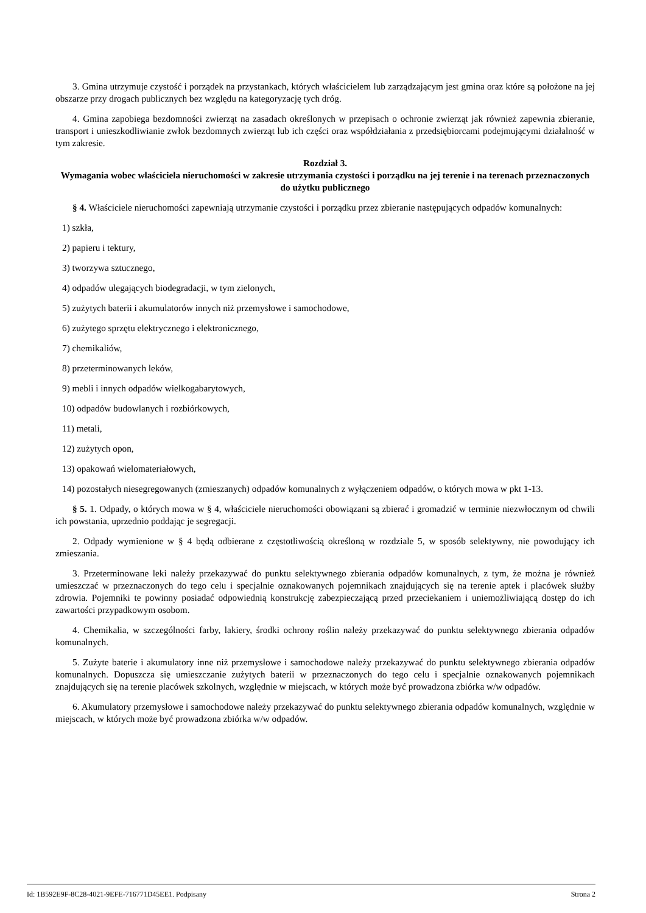3. Gmina utrzymuje czystość i porządek na przystankach, których właścicielem lub zarządzającym jest gmina oraz które są położone na jej obszarze przy drogach publicznych bez względu na kategoryzację tych dróg.
4. Gmina zapobiega bezdomności zwierząt na zasadach określonych w przepisach o ochronie zwierząt jak również zapewnia zbieranie, transport i unieszkodliwianie zwłok bezdomnych zwierząt lub ich części oraz współdziałania z przedsiębiorcami podejmującymi działalność w tym zakresie.
Rozdział 3.
Wymagania wobec właściciela nieruchomości w zakresie utrzymania czystości i porządku na jej terenie i na terenach przeznaczonych do użytku publicznego
§ 4. Właściciele nieruchomości zapewniają utrzymanie czystości i porządku przez zbieranie następujących odpadów komunalnych:
1) szkła,
2) papieru i tektury,
3) tworzywa sztucznego,
4) odpadów ulegających biodegradacji, w tym zielonych,
5) zużytych baterii i akumulatorów innych niż przemysłowe i samochodowe,
6) zużytego sprzętu elektrycznego i elektronicznego,
7) chemikaliów,
8) przeterminowanych leków,
9) mebli i innych odpadów wielkogabarytowych,
10) odpadów budowlanych i rozbiórkowych,
11) metali,
12) zużytych opon,
13) opakowań wielomateriałowych,
14) pozostałych niesegregowanych (zmieszanych) odpadów komunalnych z wyłączeniem odpadów, o których mowa w pkt 1-13.
§ 5. 1. Odpady, o których mowa w § 4, właściciele nieruchomości obowiązani są zbierać i gromadzić w terminie niezwłocznym od chwili ich powstania, uprzednio poddając je segregacji.
2. Odpady wymienione w § 4 będą odbierane z częstotliwością określoną w rozdziale 5, w sposób selektywny, nie powodujący ich zmieszania.
3. Przeterminowane leki należy przekazywać do punktu selektywnego zbierania odpadów komunalnych, z tym, że można je również umieszczać w przeznaczonych do tego celu i specjalnie oznakowanych pojemnikach znajdujących się na terenie aptek i placówek służby zdrowia. Pojemniki te powinny posiadać odpowiednią konstrukcję zabezpieczającą przed przeciekaniem i uniemożliwiającą dostęp do ich zawartości przypadkowym osobom.
4. Chemikalia, w szczególności farby, lakiery, środki ochrony roślin należy przekazywać do punktu selektywnego zbierania odpadów komunalnych.
5. Zużyte baterie i akumulatory inne niż przemysłowe i samochodowe należy przekazywać do punktu selektywnego zbierania odpadów komunalnych. Dopuszcza się umieszczanie zużytych baterii w przeznaczonych do tego celu i specjalnie oznakowanych pojemnikach znajdujących się na terenie placówek szkolnych, względnie w miejscach, w których może być prowadzona zbiórka w/w odpadów.
6. Akumulatory przemysłowe i samochodowe należy przekazywać do punktu selektywnego zbierania odpadów komunalnych, względnie w miejscach, w których może być prowadzona zbiórka w/w odpadów.
Id: 1B592E9F-8C28-4021-9EFE-716771D45EE1. Podpisany Strona 2